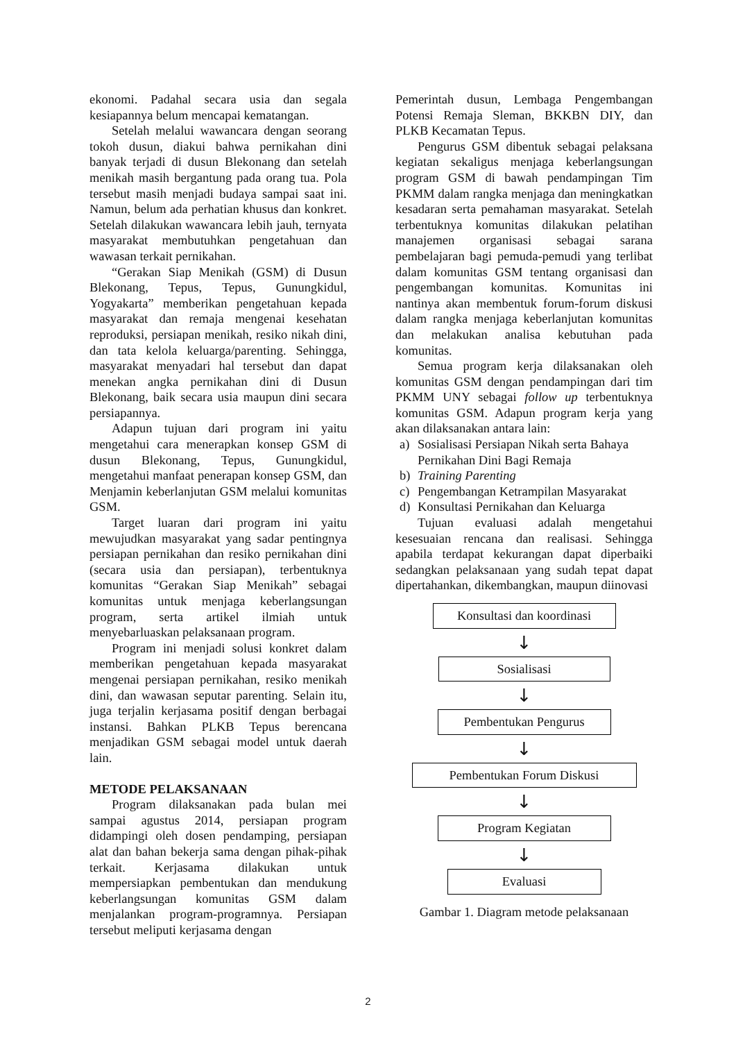ekonomi. Padahal secara usia dan segala kesiapannya belum mencapai kematangan.
Setelah melalui wawancara dengan seorang tokoh dusun, diakui bahwa pernikahan dini banyak terjadi di dusun Blekonang dan setelah menikah masih bergantung pada orang tua. Pola tersebut masih menjadi budaya sampai saat ini. Namun, belum ada perhatian khusus dan konkret. Setelah dilakukan wawancara lebih jauh, ternyata masyarakat membutuhkan pengetahuan dan wawasan terkait pernikahan.
“Gerakan Siap Menikah (GSM) di Dusun Blekonang, Tepus, Tepus, Gunungkidul, Yogyakarta” memberikan pengetahuan kepada masyarakat dan remaja mengenai kesehatan reproduksi, persiapan menikah, resiko nikah dini, dan tata kelola keluarga/parenting. Sehingga, masyarakat menyadari hal tersebut dan dapat menekan angka pernikahan dini di Dusun Blekonang, baik secara usia maupun dini secara persiapannya.
Adapun tujuan dari program ini yaitu mengetahui cara menerapkan konsep GSM di dusun Blekonang, Tepus, Gunungkidul, mengetahui manfaat penerapan konsep GSM, dan Menjamin keberlanjutan GSM melalui komunitas GSM.
Target luaran dari program ini yaitu mewujudkan masyarakat yang sadar pentingnya persiapan pernikahan dan resiko pernikahan dini (secara usia dan persiapan), terbentuknya komunitas “Gerakan Siap Menikah” sebagai komunitas untuk menjaga keberlangsungan program, serta artikel ilmiah untuk menyebarluaskan pelaksanaan program.
Program ini menjadi solusi konkret dalam memberikan pengetahuan kepada masyarakat mengenai persiapan pernikahan, resiko menikah dini, dan wawasan seputar parenting. Selain itu, juga terjalin kerjasama positif dengan berbagai instansi. Bahkan PLKB Tepus berencana menjadikan GSM sebagai model untuk daerah lain.
METODE PELAKSANAAN
Program dilaksanakan pada bulan mei sampai agustus 2014, persiapan program didampingi oleh dosen pendamping, persiapan alat dan bahan bekerja sama dengan pihak-pihak terkait. Kerjasama dilakukan untuk mempersiapkan pembentukan dan mendukung keberlangsungan komunitas GSM dalam menjalankan program-programnya. Persiapan tersebut meliputi kerjasama dengan
Pemerintah dusun, Lembaga Pengembangan Potensi Remaja Sleman, BKKBN DIY, dan PLKB Kecamatan Tepus.
Pengurus GSM dibentuk sebagai pelaksana kegiatan sekaligus menjaga keberlangsungan program GSM di bawah pendampingan Tim PKMM dalam rangka menjaga dan meningkatkan kesadaran serta pemahaman masyarakat. Setelah terbentuknya komunitas dilakukan pelatihan manajemen organisasi sebagai sarana pembelajaran bagi pemuda-pemudi yang terlibat dalam komunitas GSM tentang organisasi dan pengembangan komunitas. Komunitas ini nantinya akan membentuk forum-forum diskusi dalam rangka menjaga keberlanjutan komunitas dan melakukan analisa kebutuhan pada komunitas.
Semua program kerja dilaksanakan oleh komunitas GSM dengan pendampingan dari tim PKMM UNY sebagai follow up terbentuknya komunitas GSM. Adapun program kerja yang akan dilaksanakan antara lain:
a) Sosialisasi Persiapan Nikah serta Bahaya Pernikahan Dini Bagi Remaja
b) Training Parenting
c) Pengembangan Ketrampilan Masyarakat
d) Konsultasi Pernikahan dan Keluarga
Tujuan evaluasi adalah mengetahui kesesuaian rencana dan realisasi. Sehingga apabila terdapat kekurangan dapat diperbaiki sedangkan pelaksanaan yang sudah tepat dapat dipertahankan, dikembangkan, maupun diinovasi
Konsultasi dan koordinasi
↓
Sosialisasi
↓
Pembentukan Pengurus
↓
Pembentukan Forum Diskusi
↓
Program Kegiatan
↓
Evaluasi
Gambar 1. Diagram metode pelaksanaan
2